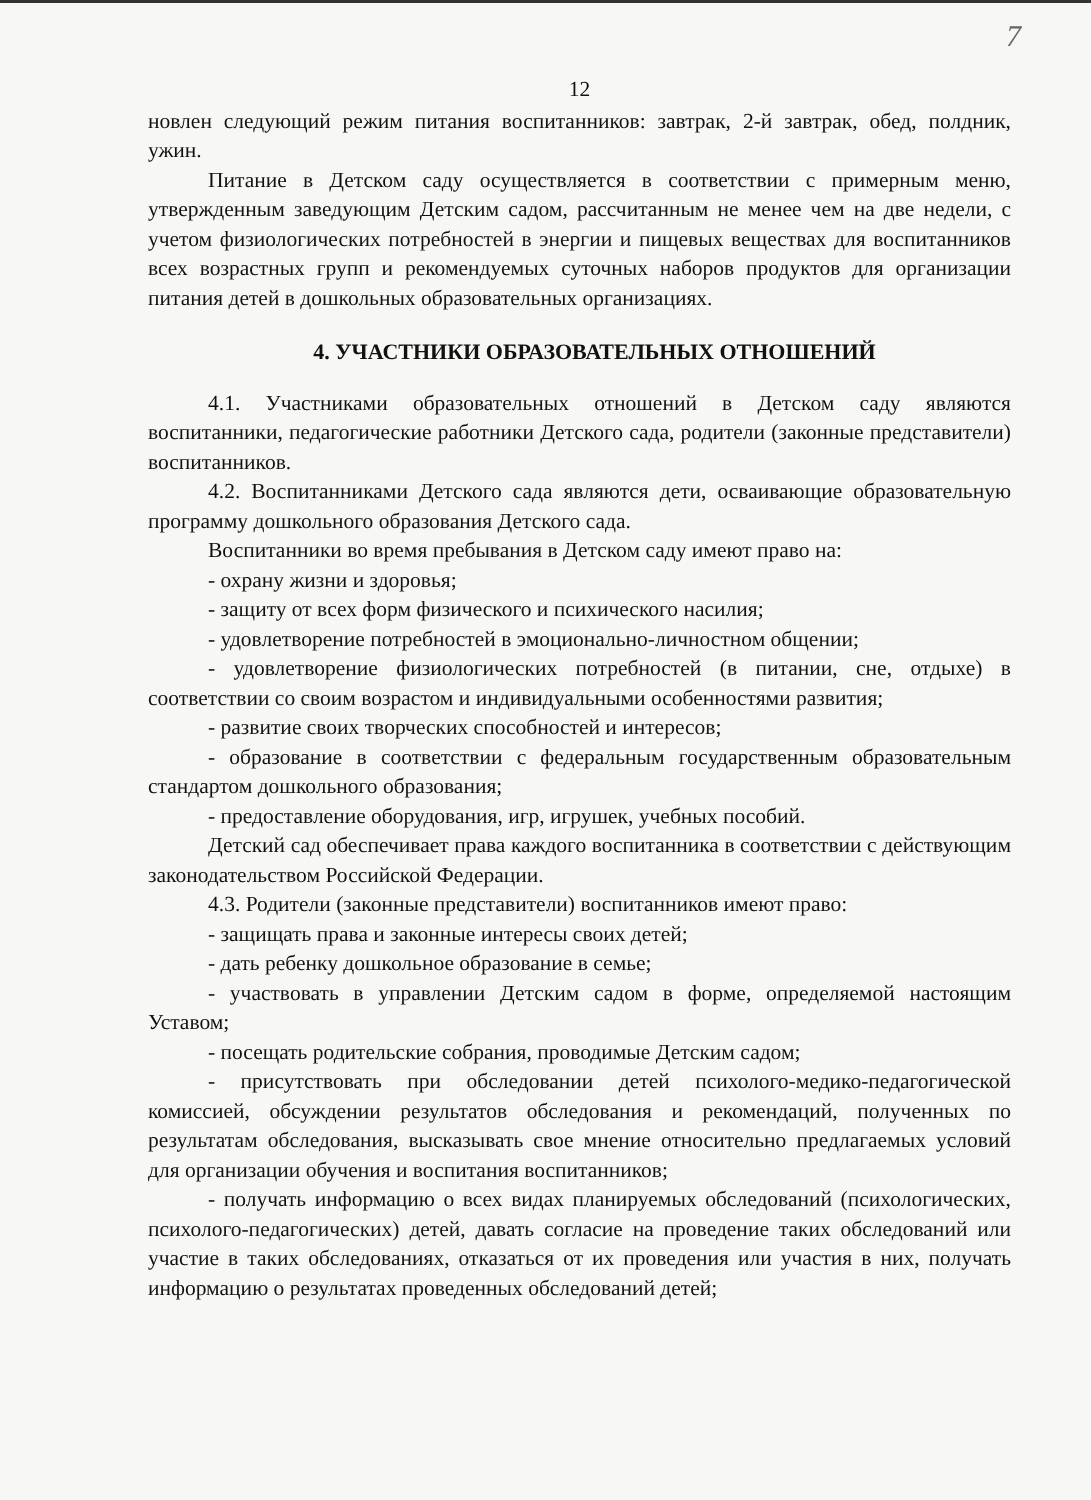7
12
новлен следующий режим питания воспитанников: завтрак, 2-й завтрак, обед, полдник, ужин.
Питание в Детском саду осуществляется в соответствии с примерным меню, утвержденным заведующим Детским садом, рассчитанным не менее чем на две недели, с учетом физиологических потребностей в энергии и пищевых веществах для воспитанников всех возрастных групп и рекомендуемых суточных наборов продуктов для организации питания детей в дошкольных образовательных организациях.
4. УЧАСТНИКИ ОБРАЗОВАТЕЛЬНЫХ ОТНОШЕНИЙ
4.1. Участниками образовательных отношений в Детском саду являются воспитанники, педагогические работники Детского сада, родители (законные представители) воспитанников.
4.2. Воспитанниками Детского сада являются дети, осваивающие образовательную программу дошкольного образования Детского сада.
Воспитанники во время пребывания в Детском саду имеют право на:
- охрану жизни и здоровья;
- защиту от всех форм физического и психического насилия;
- удовлетворение потребностей в эмоционально-личностном общении;
- удовлетворение физиологических потребностей (в питании, сне, отдыхе) в соответствии со своим возрастом и индивидуальными особенностями развития;
- развитие своих творческих способностей и интересов;
- образование в соответствии с федеральным государственным образовательным стандартом дошкольного образования;
- предоставление оборудования, игр, игрушек, учебных пособий.
Детский сад обеспечивает права каждого воспитанника в соответствии с действующим законодательством Российской Федерации.
4.3. Родители (законные представители) воспитанников имеют право:
- защищать права и законные интересы своих детей;
- дать ребенку дошкольное образование в семье;
- участвовать в управлении Детским садом в форме, определяемой настоящим Уставом;
- посещать родительские собрания, проводимые Детским садом;
- присутствовать при обследовании детей психолого-медико-педагогической комиссией, обсуждении результатов обследования и рекомендаций, полученных по результатам обследования, высказывать свое мнение относительно предлагаемых условий для организации обучения и воспитания воспитанников;
- получать информацию о всех видах планируемых обследований (психологических, психолого-педагогических) детей, давать согласие на проведение таких обследований или участие в таких обследованиях, отказаться от их проведения или участия в них, получать информацию о результатах проведенных обследований детей;